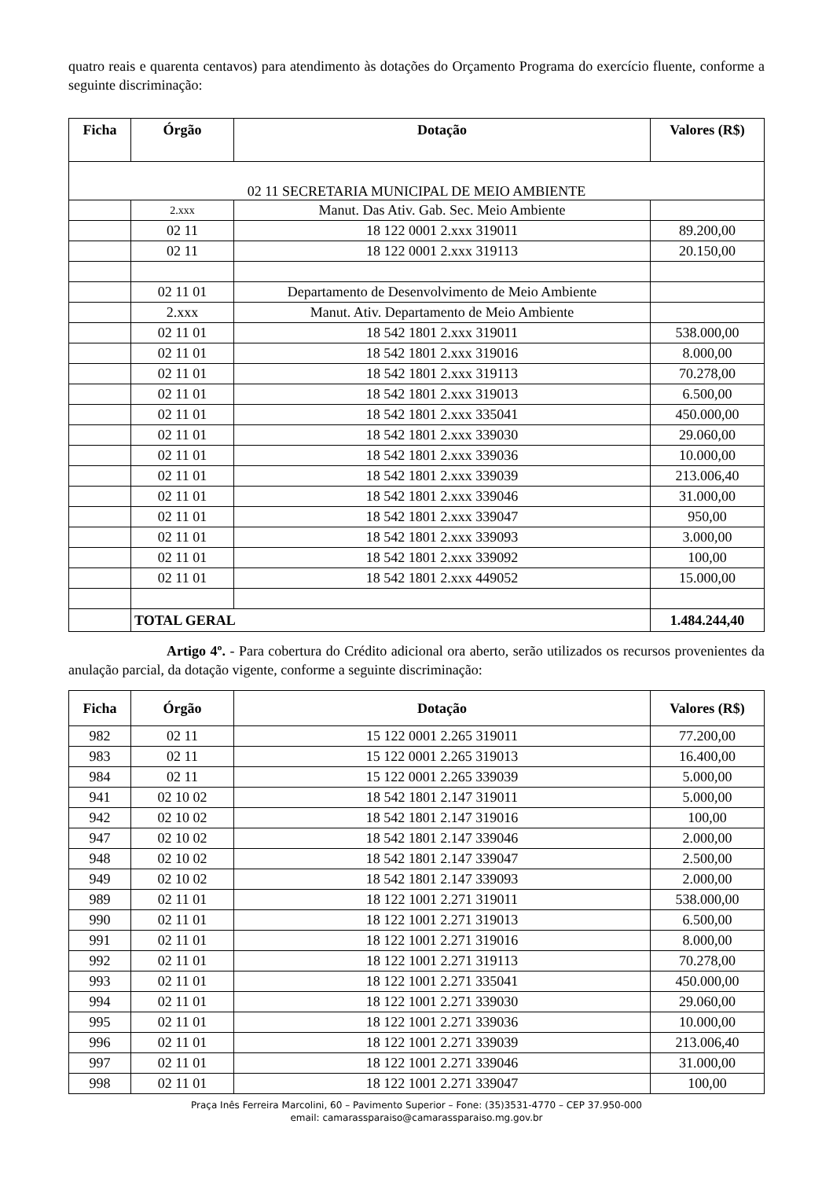quatro reais e quarenta centavos) para atendimento às dotações do Orçamento Programa do exercício fluente, conforme a seguinte discriminação:
| Ficha | Órgão | Dotação | Valores (R$) |
| --- | --- | --- | --- |
| 02 11 SECRETARIA MUNICIPAL DE MEIO AMBIENTE | | | |
| | 2.xxx | Manut. Das Ativ. Gab. Sec. Meio Ambiente | |
| | 02 11 | 18 122 0001 2.xxx 319011 | 89.200,00 |
| | 02 11 | 18 122 0001 2.xxx 319113 | 20.150,00 |
| | 02 11 01 | Departamento de Desenvolvimento de Meio Ambiente | |
| | 2.xxx | Manut. Ativ. Departamento de Meio Ambiente | |
| | 02 11 01 | 18 542 1801 2.xxx 319011 | 538.000,00 |
| | 02 11 01 | 18 542 1801 2.xxx 319016 | 8.000,00 |
| | 02 11 01 | 18 542 1801 2.xxx 319113 | 70.278,00 |
| | 02 11 01 | 18 542 1801 2.xxx 319013 | 6.500,00 |
| | 02 11 01 | 18 542 1801 2.xxx 335041 | 450.000,00 |
| | 02 11 01 | 18 542 1801 2.xxx 339030 | 29.060,00 |
| | 02 11 01 | 18 542 1801 2.xxx 339036 | 10.000,00 |
| | 02 11 01 | 18 542 1801 2.xxx 339039 | 213.006,40 |
| | 02 11 01 | 18 542 1801 2.xxx 339046 | 31.000,00 |
| | 02 11 01 | 18 542 1801 2.xxx 339047 | 950,00 |
| | 02 11 01 | 18 542 1801 2.xxx 339093 | 3.000,00 |
| | 02 11 01 | 18 542 1801 2.xxx 339092 | 100,00 |
| | 02 11 01 | 18 542 1801 2.xxx 449052 | 15.000,00 |
| | TOTAL GERAL | | 1.484.244,40 |
Artigo 4º. - Para cobertura do Crédito adicional ora aberto, serão utilizados os recursos provenientes da anulação parcial, da dotação vigente, conforme a seguinte discriminação:
| Ficha | Órgão | Dotação | Valores (R$) |
| --- | --- | --- | --- |
| 982 | 02 11 | 15 122 0001 2.265 319011 | 77.200,00 |
| 983 | 02 11 | 15 122 0001 2.265 319013 | 16.400,00 |
| 984 | 02 11 | 15 122 0001 2.265 339039 | 5.000,00 |
| 941 | 02 10 02 | 18 542 1801 2.147 319011 | 5.000,00 |
| 942 | 02 10 02 | 18 542 1801 2.147 319016 | 100,00 |
| 947 | 02 10 02 | 18 542 1801 2.147 339046 | 2.000,00 |
| 948 | 02 10 02 | 18 542 1801 2.147 339047 | 2.500,00 |
| 949 | 02 10 02 | 18 542 1801 2.147 339093 | 2.000,00 |
| 989 | 02 11 01 | 18 122 1001 2.271 319011 | 538.000,00 |
| 990 | 02 11 01 | 18 122 1001 2.271 319013 | 6.500,00 |
| 991 | 02 11 01 | 18 122 1001 2.271 319016 | 8.000,00 |
| 992 | 02 11 01 | 18 122 1001 2.271 319113 | 70.278,00 |
| 993 | 02 11 01 | 18 122 1001 2.271 335041 | 450.000,00 |
| 994 | 02 11 01 | 18 122 1001 2.271 339030 | 29.060,00 |
| 995 | 02 11 01 | 18 122 1001 2.271 339036 | 10.000,00 |
| 996 | 02 11 01 | 18 122 1001 2.271 339039 | 213.006,40 |
| 997 | 02 11 01 | 18 122 1001 2.271 339046 | 31.000,00 |
| 998 | 02 11 01 | 18 122 1001 2.271 339047 | 100,00 |
Praça Inês Ferreira Marcolini, 60 – Pavimento Superior – Fone: (35)3531-4770 – CEP 37.950-000
email: camarassparaiso@camarassparaiso.mg.gov.br